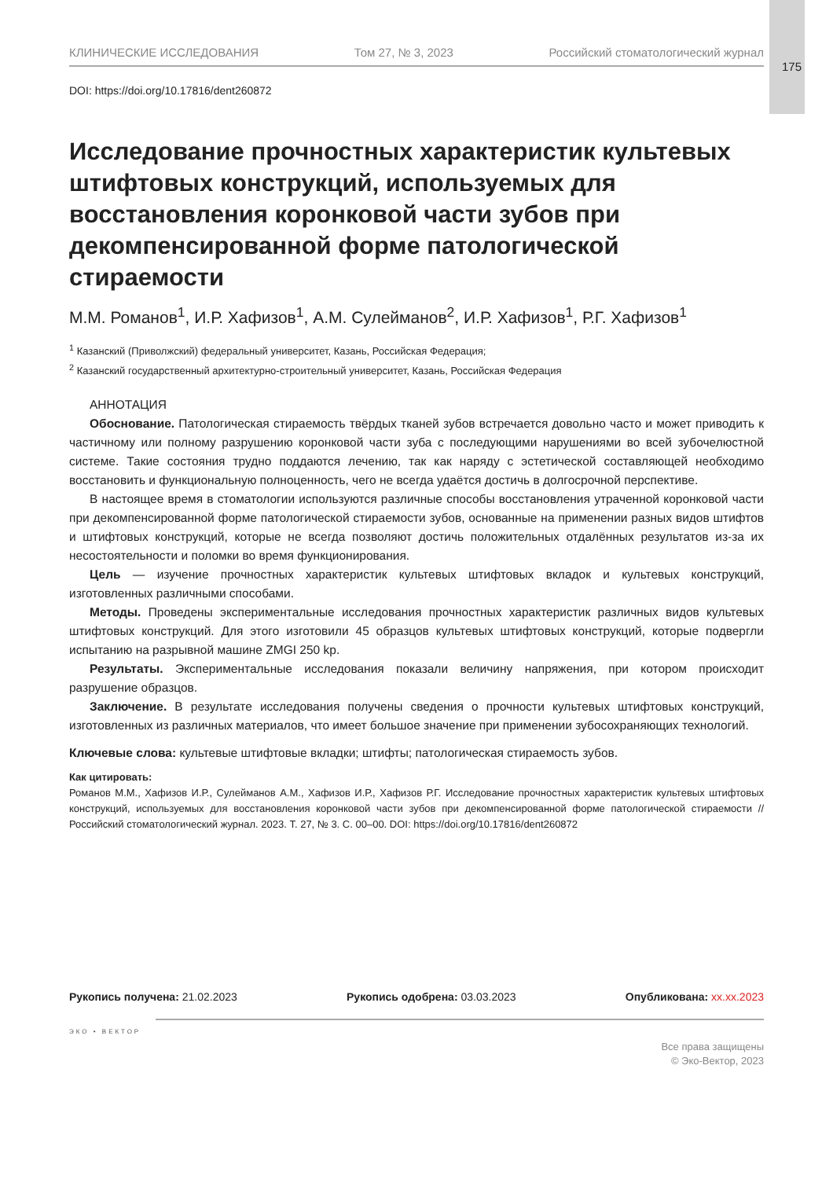175
КЛИНИЧЕСКИЕ ИССЛЕДОВАНИЯ Том 27, № 3, 2023 Российский стоматологический журнал
DOI: https://doi.org/10.17816/dent260872
Исследование прочностных характеристик культевых штифтовых конструкций, используемых для восстановления коронковой части зубов при декомпенсированной форме патологической стираемости
М.М. Романов<sup>1</sup>, И.Р. Хафизов<sup>1</sup>, А.М. Сулейманов<sup>2</sup>, И.Р. Хафизов<sup>1</sup>, Р.Г. Хафизов<sup>1</sup>
<sup>1</sup> Казанский (Приволжский) федеральный университет, Казань, Российская Федерация;
<sup>2</sup> Казанский государственный архитектурно-строительный университет, Казань, Российская Федерация
АННОТАЦИЯ
Обоснование. Патологическая стираемость твёрдых тканей зубов встречается довольно часто и может приводить к частичному или полному разрушению коронковой части зуба с последующими нарушениями во всей зубочелюстной системе. Такие состояния трудно поддаются лечению, так как наряду с эстетической составляющей необходимо восстановить и функциональную полноценность, чего не всегда удаётся достичь в долгосрочной перспективе.
В настоящее время в стоматологии используются различные способы восстановления утраченной коронковой части при декомпенсированной форме патологической стираемости зубов, основанные на применении разных видов штифтов и штифтовых конструкций, которые не всегда позволяют достичь положительных отдалённых результатов из-за их несостоятельности и поломки во время функционирования.
Цель — изучение прочностных характеристик культевых штифтовых вкладок и культевых конструкций, изготовленных различными способами.
Методы. Проведены экспериментальные исследования прочностных характеристик различных видов культевых штифтовых конструкций. Для этого изготовили 45 образцов культевых штифтовых конструкций, которые подвергли испытанию на разрывной машине ZMGI 250 kp.
Результаты. Экспериментальные исследования показали величину напряжения, при котором происходит разрушение образцов.
Заключение. В результате исследования получены сведения о прочности культевых штифтовых конструкций, изготовленных из различных материалов, что имеет большое значение при применении зубосохраняющих технологий.
Ключевые слова: культевые штифтовые вкладки; штифты; патологическая стираемость зубов.
Как цитировать:
Романов М.М., Хафизов И.Р., Сулейманов А.М., Хафизов И.Р., Хафизов Р.Г. Исследование прочностных характеристик культевых штифтовых конструкций, используемых для восстановления коронковой части зубов при декомпенсированной форме патологической стираемости // Российский стоматологический журнал. 2023. Т. 27, № 3. С. 00–00. DOI: https://doi.org/10.17816/dent260872
Рукопись получена: 21.02.2023 Рукопись одобрена: 03.03.2023 Опубликована: xx.xx.2023
ЭКО • ВЕКТОР
Все права защищены
© Эко-Вектор, 2023